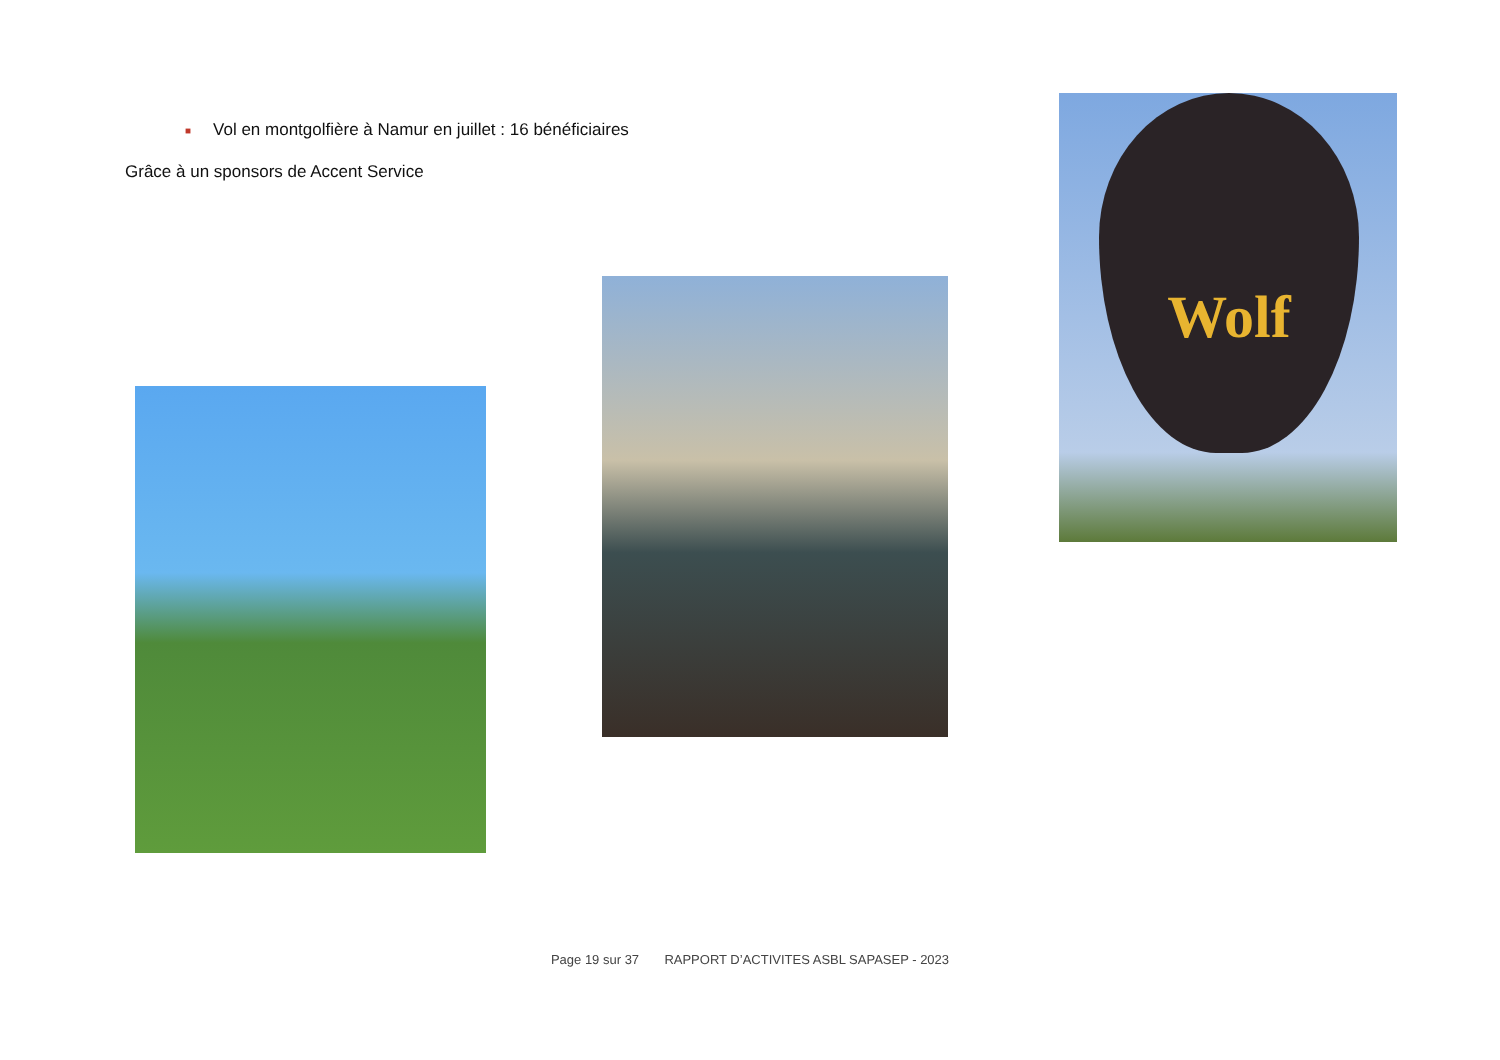■ Vol en montgolfière à Namur en juillet : 16 bénéficiaires
Grâce à un sponsors de Accent Service
Wolf
Page 19 sur 37 RAPPORT D’ACTIVITES ASBL SAPASEP - 2023